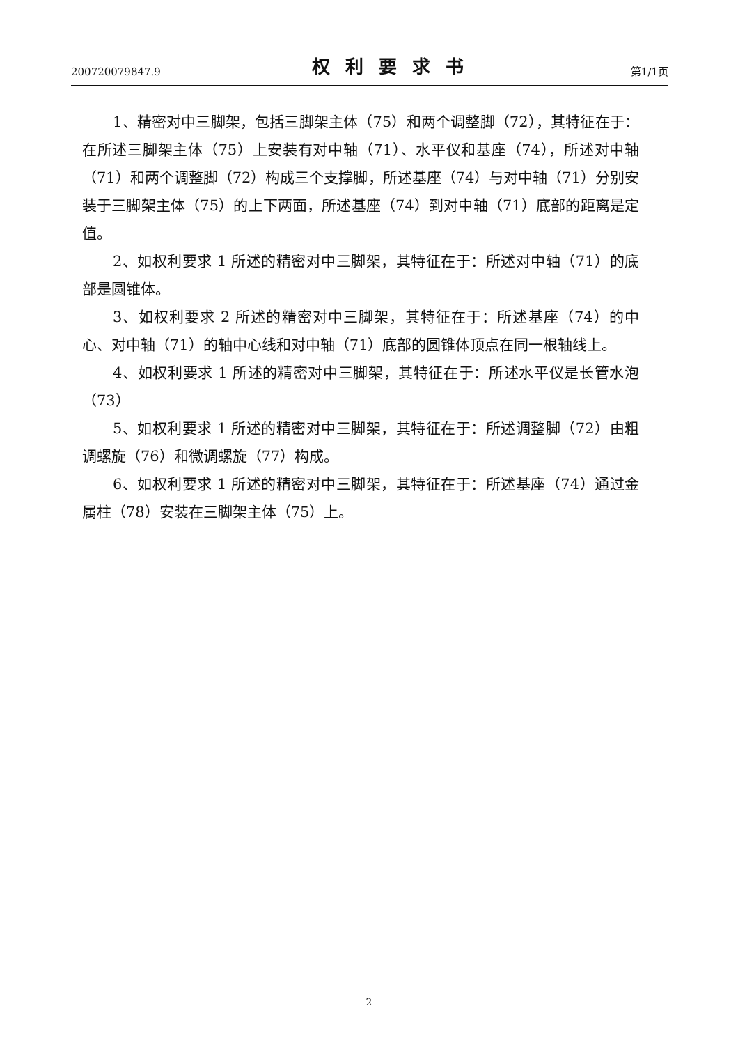200720079847.9 权利要求书 第1/1页
1、精密对中三脚架，包括三脚架主体（75）和两个调整脚（72），其特征在于：在所述三脚架主体（75）上安装有对中轴（71）、水平仪和基座（74），所述对中轴（71）和两个调整脚（72）构成三个支撑脚，所述基座（74）与对中轴（71）分别安装于三脚架主体（75）的上下两面，所述基座（74）到对中轴（71）底部的距离是定值。
2、如权利要求 1 所述的精密对中三脚架，其特征在于：所述对中轴（71）的底部是圆锥体。
3、如权利要求 2 所述的精密对中三脚架，其特征在于：所述基座（74）的中心、对中轴（71）的轴中心线和对中轴（71）底部的圆锥体顶点在同一根轴线上。
4、如权利要求 1 所述的精密对中三脚架，其特征在于：所述水平仪是长管水泡（73）
5、如权利要求 1 所述的精密对中三脚架，其特征在于：所述调整脚（72）由粗调螺旋（76）和微调螺旋（77）构成。
6、如权利要求 1 所述的精密对中三脚架，其特征在于：所述基座（74）通过金属柱（78）安装在三脚架主体（75）上。
2